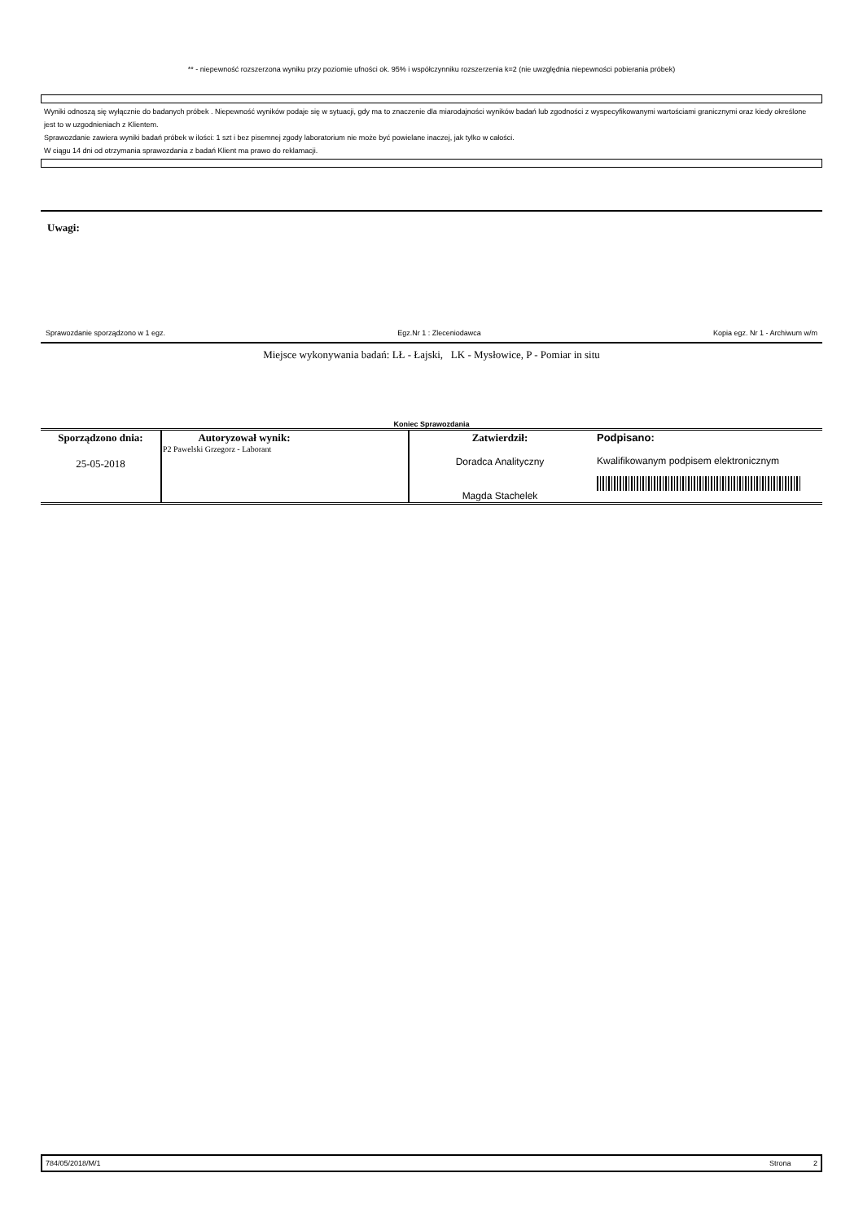** - niepewność rozszerzona wyniku przy poziomie ufności ok. 95% i współczynniku rozszerzenia k=2 (nie uwzględnia niepewności pobierania próbek)
Wyniki odnoszą się wyłącznie do badanych próbek . Niepewność wyników podaje się w sytuacji, gdy ma to znaczenie dla miarodajności wyników badań lub zgodności z wyspecyfikowanymi wartościami granicznymi oraz kiedy określone jest to w uzgodnieniach z Klientem.
Sprawozdanie zawiera wyniki badań próbek w ilości: 1 szt i bez pisemnej zgody laboratorium nie może być powielane inaczej, jak tylko w całości.
W ciągu 14 dni od otrzymania sprawozdania z badań Klient ma prawo do reklamacji.
Uwagi:
Sprawozdanie sporządzono w 1 egz. Egz.Nr 1 : Zleceniodawca Kopia egz. Nr 1 - Archiwum w/m
Miejsce wykonywania badań: LŁ - Łajski, LK - Mysłowice, P - Pomiar in situ
Koniec Sprawozdania
| Sporządzono dnia: 25-05-2018 | Autoryzował wynik: P2 Pawelski Grzegorz - Laborant | Zatwierdził: Doradca Analityczny Magda Stachelek | Podpisano: Kwalifikowanym podpisem elektronicznym |
784/05/2018/M/1 Strona 2